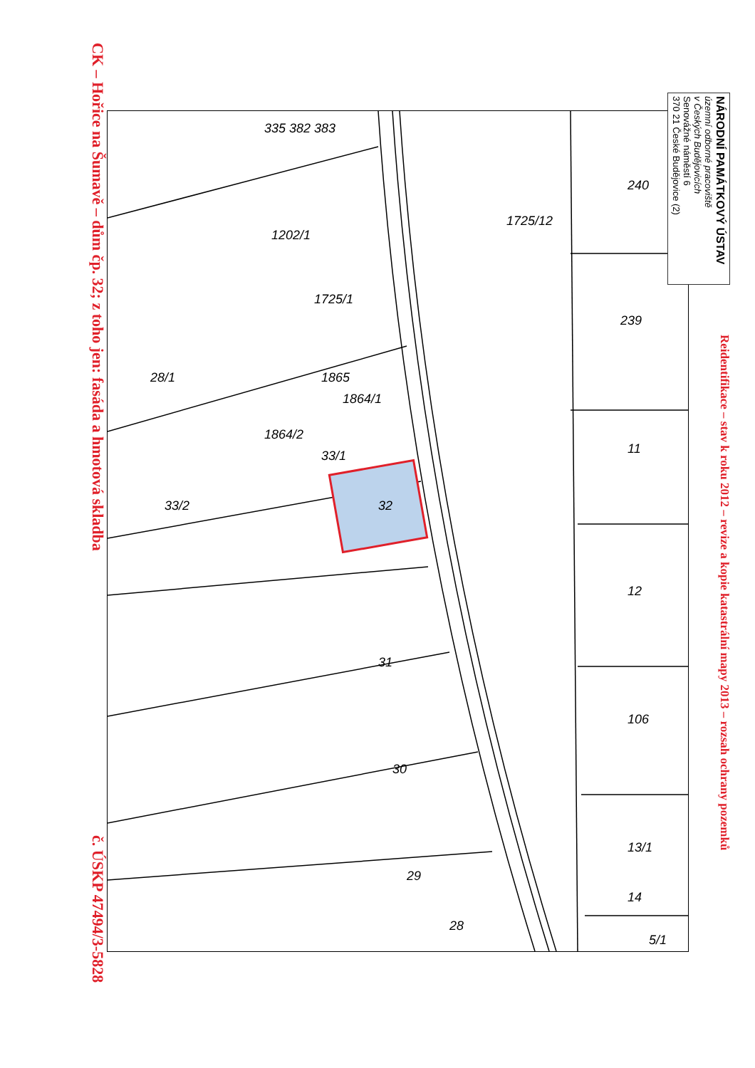CK – Hořice na Šumavě – dům čp. 32; z toho jen: fasáda a hmotová skladba
č. ÚSKP 47494/3-5828
335 382 383
1202/1
1725/1
1725/12
240
239
28/1
1865
1864/1
1864/2
33/2
33/1
11
32
12
31
106
30
13/1
29
14
28
5/1
Reidentifikace – stav k roku 2012 – revize a kopie katastrální mapy 2013 – rozsah ochrany pozemků
NÁRODNÍ PAMÁTKOVÝ ÚSTAV
územní odborné pracoviště
v Českých Budějovicích
Senovážné náměstí 6
370 21 České Budějovice (2)